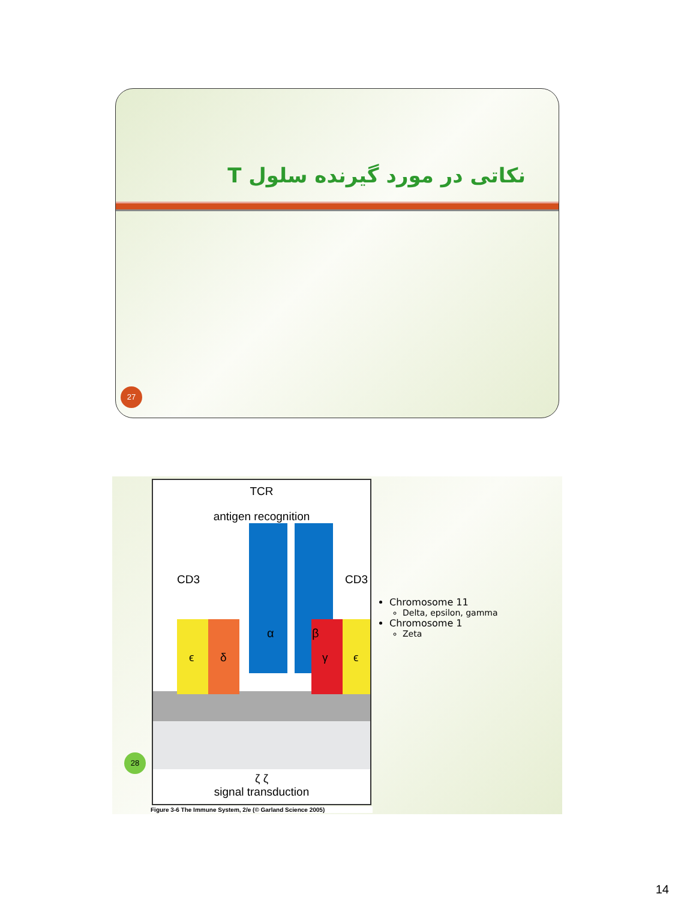نکاتی در مورد گیرنده سلول T
27
TCR
antigen recognition
CD3
CD3
α
β
ϵ
δ
γ
ϵ
ζ ζ
signal transduction
Figure 3-6 The Immune System, 2/e (© Garland Science 2005)
Chromosome 11
Delta, epsilon, gamma
Chromosome 1
Zeta
28
14